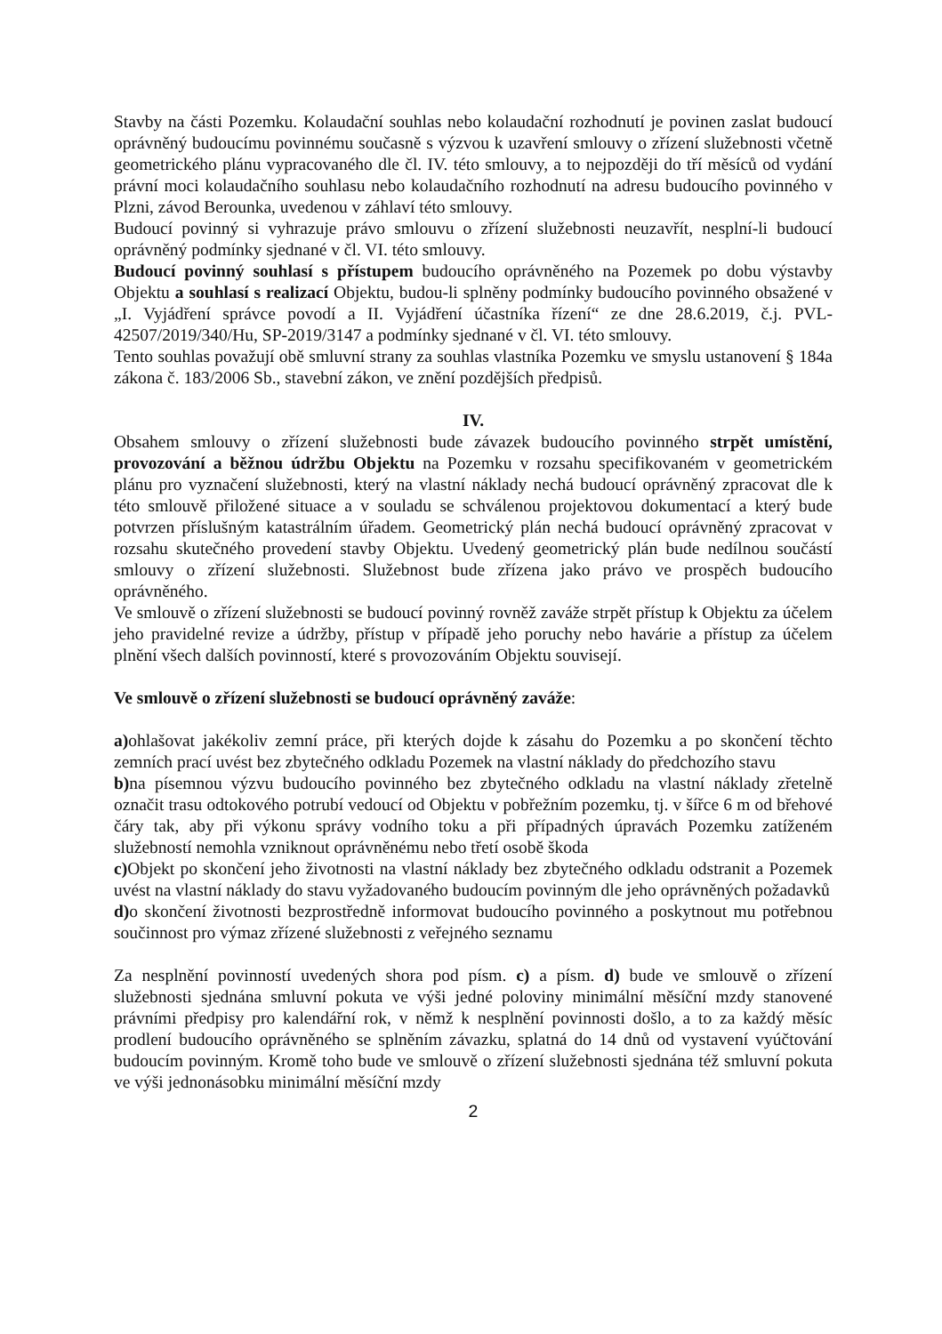Stavby na části Pozemku. Kolaudační souhlas nebo kolaudační rozhodnutí je povinen zaslat budoucí oprávněný budoucímu povinnému současně s výzvou k uzavření smlouvy o zřízení služebnosti včetně geometrického plánu vypracovaného dle čl. IV. této smlouvy, a to nejpozději do tří měsíců od vydání právní moci kolaudačního souhlasu nebo kolaudačního rozhodnutí na adresu budoucího povinného v Plzni, závod Berounka, uvedenou v záhlaví této smlouvy.
Budoucí povinný si vyhrazuje právo smlouvu o zřízení služebnosti neuzavřít, nesplní-li budoucí oprávněný podmínky sjednané v čl. VI. této smlouvy.
Budoucí povinný souhlasí s přístupem budoucího oprávněného na Pozemek po dobu výstavby Objektu a souhlasí s realizací Objektu, budou-li splněny podmínky budoucího povinného obsažené v „I. Vyjádření správce povodí a II. Vyjádření účastníka řízení“ ze dne 28.6.2019, č.j. PVL-42507/2019/340/Hu, SP-2019/3147 a podmínky sjednané v čl. VI. této smlouvy.
Tento souhlas považují obě smluvní strany za souhlas vlastníka Pozemku ve smyslu ustanovení § 184a zákona č. 183/2006 Sb., stavební zákon, ve znění pozdějších předpisů.
IV.
Obsahem smlouvy o zřízení služebnosti bude závazek budoucího povinného strpět umístění, provozování a běžnou údržbu Objektu na Pozemku v rozsahu specifikovaném v geometrickém plánu pro vyznačení služebnosti, který na vlastní náklady nechá budoucí oprávněný zpracovat dle k této smlouvě přiložené situace a v souladu se schválenou projektovou dokumentací a který bude potvrzen příslušným katastrálním úřadem. Geometrický plán nechá budoucí oprávněný zpracovat v rozsahu skutečného provedení stavby Objektu. Uvedený geometrický plán bude nedílnou součástí smlouvy o zřízení služebnosti. Služebnost bude zřízena jako právo ve prospěch budoucího oprávněného.
Ve smlouvě o zřízení služebnosti se budoucí povinný rovněž zaváže strpět přístup k Objektu za účelem jeho pravidelné revize a údržby, přístup v případě jeho poruchy nebo havárie a přístup za účelem plnění všech dalších povinností, které s provozováním Objektu souvisejí.
Ve smlouvě o zřízení služebnosti se budoucí oprávněný zaváže:
a) ohlašovat jakékoliv zemní práce, při kterých dojde k zásahu do Pozemku a po skončení těchto zemních prací uvést bez zbytečného odkladu Pozemek na vlastní náklady do předchozího stavu
b) na písemnou výzvu budoucího povinného bez zbytečného odkladu na vlastní náklady zřetelně označit trasu odtokového potrubí vedoucí od Objektu v pobřežním pozemku, tj. v šířce 6 m od břehové čáry tak, aby při výkonu správy vodního toku a při případných úpravách Pozemku zatíženém služebností nemohla vzniknout oprávněnému nebo třetí osobě škoda
c) Objekt po skončení jeho životnosti na vlastní náklady bez zbytečného odkladu odstranit a Pozemek uvést na vlastní náklady do stavu vyžadovaného budoucím povinným dle jeho oprávněných požadavků
d) o skončení životnosti bezprostředně informovat budoucího povinného a poskytnout mu potřebnou součinnost pro výmaz zřízené služebnosti z veřejného seznamu
Za nesplnění povinností uvedených shora pod písm. c) a písm. d) bude ve smlouvě o zřízení služebnosti sjednána smluvní pokuta ve výši jedné poloviny minimální měsíční mzdy stanovené právními předpisy pro kalendářní rok, v němž k nesplnění povinnosti došlo, a to za každý měsíc prodlení budoucího oprávněného se splněním závazku, splatná do 14 dnů od vystavení vyúčtování budoucím povinným. Kromě toho bude ve smlouvě o zřízení služebnosti sjednána též smluvní pokuta ve výši jednonásobku minimální měsíční mzdy
2